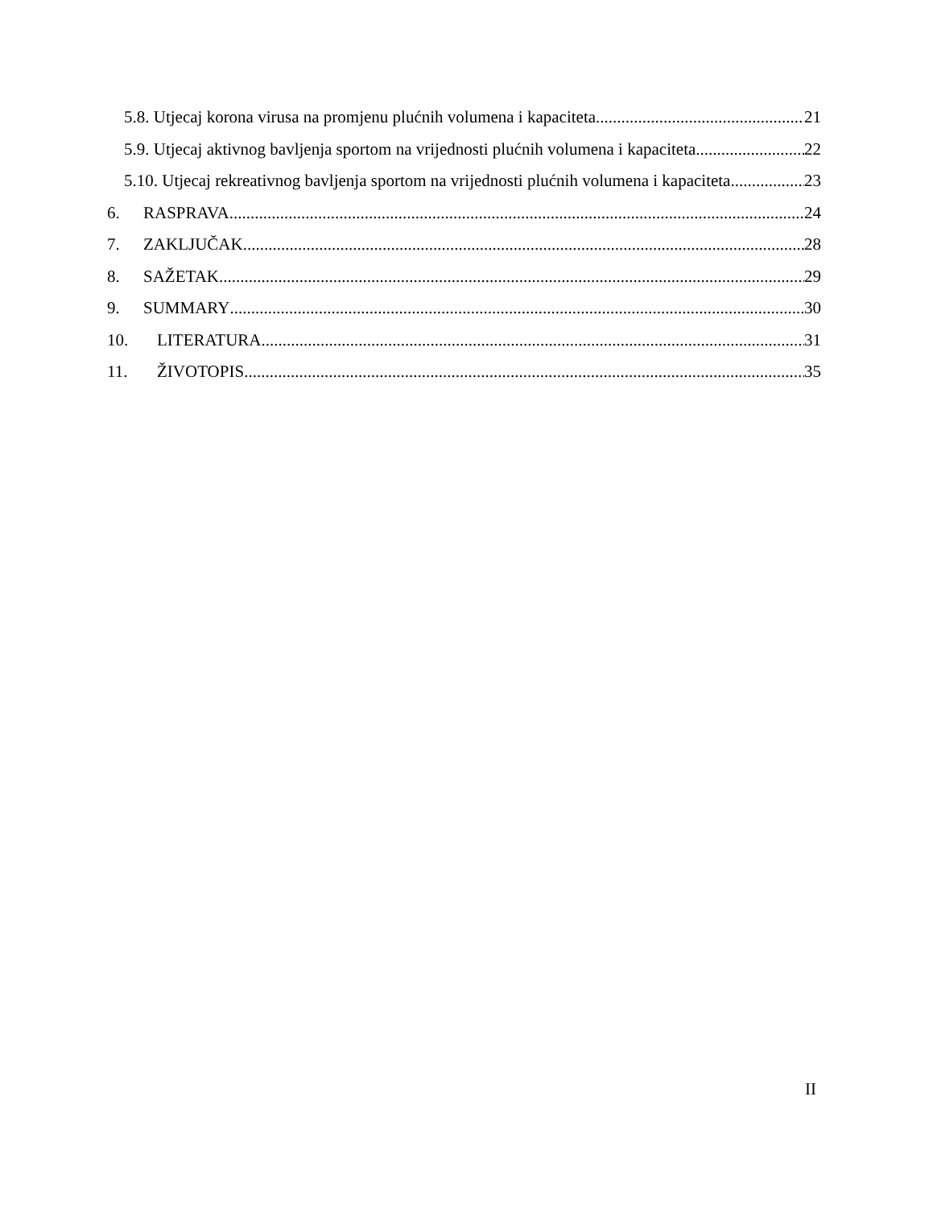5.8. Utjecaj korona virusa na promjenu plućnih volumena i kapaciteta 21
5.9. Utjecaj aktivnog bavljenja sportom na vrijednosti plućnih volumena i kapaciteta 22
5.10. Utjecaj rekreativnog bavljenja sportom na vrijednosti plućnih volumena i kapaciteta 23
6. RASPRAVA 24
7. ZAKLJUČAK 28
8. SAŽETAK 29
9. SUMMARY 30
10. LITERATURA 31
11. ŽIVOTOPIS 35
II